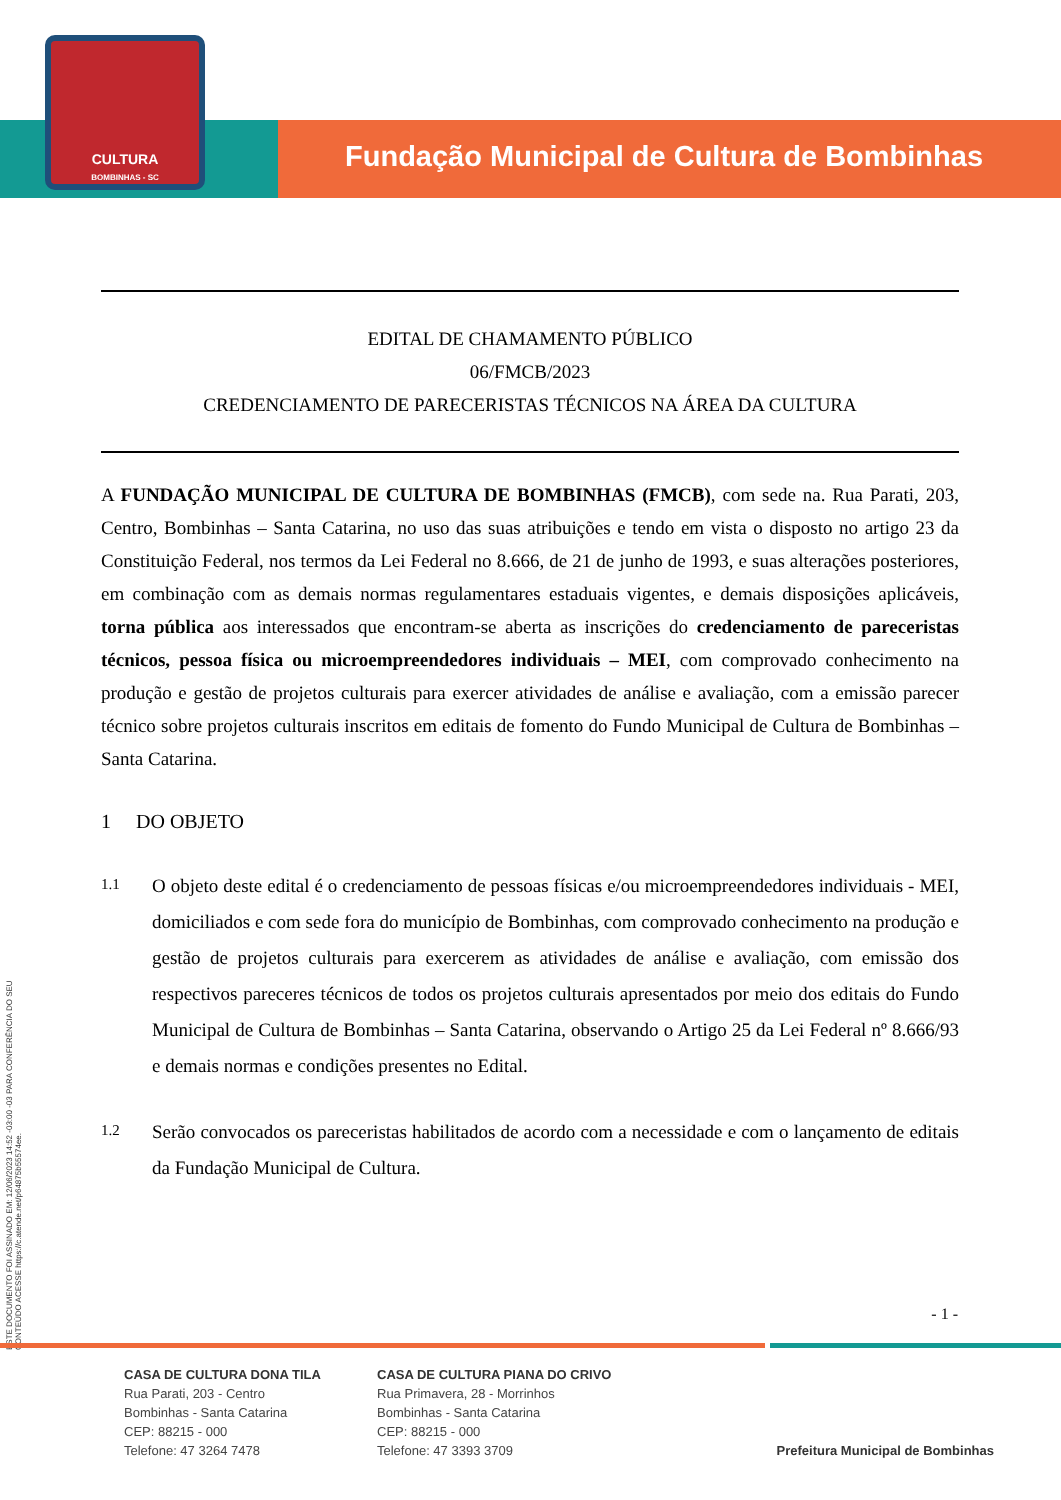CULTURA
BOMBINHAS - SC
Fundação Municipal de Cultura de Bombinhas
ESTE DOCUMENTO FOI ASSINADO EM: 12/06/2023 14:52 -03:00 -03 PARA CONFERÊNCIA DO SEU CONTEÚDO ACESSE https://c.atende.net/p64875b55574ee.
EDITAL DE CHAMAMENTO PÚBLICO
06/FMCB/2023
CREDENCIAMENTO DE PARECERISTAS TÉCNICOS NA ÁREA DA CULTURA
A FUNDAÇÃO MUNICIPAL DE CULTURA DE BOMBINHAS (FMCB), com sede na. Rua Parati, 203, Centro, Bombinhas – Santa Catarina, no uso das suas atribuições e tendo em vista o disposto no artigo 23 da Constituição Federal, nos termos da Lei Federal no 8.666, de 21 de junho de 1993, e suas alterações posteriores, em combinação com as demais normas regulamentares estaduais vigentes, e demais disposições aplicáveis, torna pública aos interessados que encontram-se aberta as inscrições do credenciamento de pareceristas técnicos, pessoa física ou microempreendedores individuais – MEI, com comprovado conhecimento na produção e gestão de projetos culturais para exercer atividades de análise e avaliação, com a emissão parecer técnico sobre projetos culturais inscritos em editais de fomento do Fundo Municipal de Cultura de Bombinhas – Santa Catarina.
1 DO OBJETO
1.1 O objeto deste edital é o credenciamento de pessoas físicas e/ou microempreendedores individuais - MEI, domiciliados e com sede fora do município de Bombinhas, com comprovado conhecimento na produção e gestão de projetos culturais para exercerem as atividades de análise e avaliação, com emissão dos respectivos pareceres técnicos de todos os projetos culturais apresentados por meio dos editais do Fundo Municipal de Cultura de Bombinhas – Santa Catarina, observando o Artigo 25 da Lei Federal nº 8.666/93 e demais normas e condições presentes no Edital.
1.2 Serão convocados os pareceristas habilitados de acordo com a necessidade e com o lançamento de editais da Fundação Municipal de Cultura.
- 1 -
CASA DE CULTURA DONA TILA
Rua Parati, 203 - Centro
Bombinhas - Santa Catarina
CEP: 88215 - 000
Telefone: 47 3264 7478
CASA DE CULTURA PIANA DO CRIVO
Rua Primavera, 28 - Morrinhos
Bombinhas - Santa Catarina
CEP: 88215 - 000
Telefone: 47 3393 3709
Prefeitura Municipal de Bombinhas